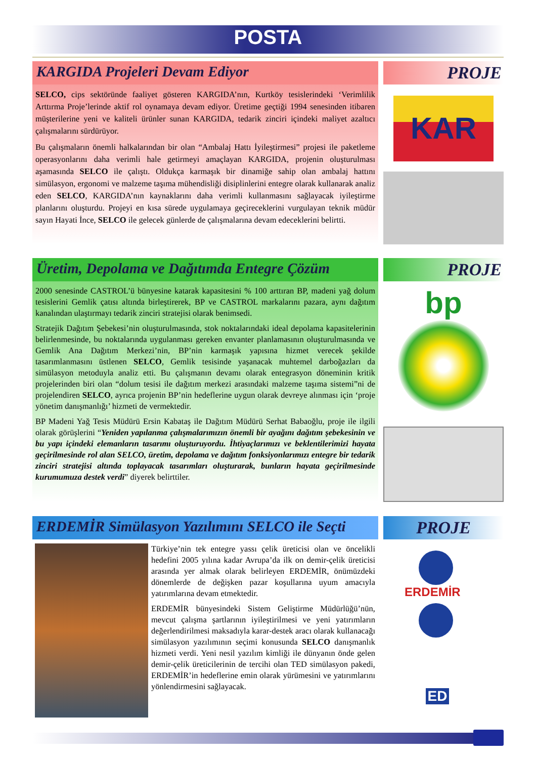POSTA
KARGIDA Projeleri Devam Ediyor
SELCO, cips sektöründe faaliyet gösteren KARGIDA’nın, Kurtköy tesislerindeki ‘Verimlilik Arttırma Proje’lerinde aktif rol oynamaya devam ediyor. Üretime geçtiği 1994 senesinden itibaren müşterilerine yeni ve kaliteli ürünler sunan KARGIDA, tedarik zinciri içindeki maliyet azaltıcı çalışmalarını sürdürüyor.
Bu çalışmaların önemli halkalarından bir olan “Ambalaj Hattı İyileştirmesi” projesi ile paketleme operasyonlarını daha verimli hale getirmeyi amaçlayan KARGIDA, projenin oluşturulması aşamasında SELCO ile çalıştı. Oldukça karmaşık bir dinamiğe sahip olan ambalaj hattını simülasyon, ergonomi ve malzeme taşıma mühendisliği disiplinlerini entegre olarak kullanarak analiz eden SELCO, KARGIDA’nın kaynaklarını daha verimli kullanmasını sağlayacak iyileştirme planlarını oluşturdu. Projeyi en kısa sürede uygulamaya geçireceklerini vurgulayan teknik müdür sayın Hayati İnce, SELCO ile gelecek günlerde de çalışmalarına devam edeceklerini belirtti.
PROJE
KAR
Üretim, Depolama ve Dağıtımda Entegre Çözüm
2000 senesinde CASTROL’ü bünyesine katarak kapasitesini % 100 arttıran BP, madeni yağ dolum tesislerini Gemlik çatısı altında birleştirerek, BP ve CASTROL markalarını pazara, aynı dağıtım kanalından ulaştırmayı tedarik zinciri stratejisi olarak benimsedi.
Stratejik Dağıtım Şebekesi’nin oluşturulmasında, stok noktalarındaki ideal depolama kapasitelerinin belirlenmesinde, bu noktalarında uygulanması gereken envanter planlamasının oluşturulmasında ve Gemlik Ana Dağıtım Merkezi’nin, BP’nin karmaşık yapısına hizmet verecek şekilde tasarımlanmasını üstlenen SELCO, Gemlik tesisinde yaşanacak muhtemel darboğazları da simülasyon metoduyla analiz etti. Bu çalışmanın devamı olarak entegrasyon döneminin kritik projelerinden biri olan “dolum tesisi ile dağıtım merkezi arasındaki malzeme taşıma sistemi”ni de projelendiren SELCO, ayrıca projenin BP’nin hedeflerine uygun olarak devreye alınması için ‘proje yönetim danışmanlığı’ hizmeti de vermektedir.
BP Madeni Yağ Tesis Müdürü Ersin Kabataş ile Dağıtım Müdürü Serhat Babaoğlu, proje ile ilgili olarak görüşlerini “Yeniden yapılanma çalışmalarımızın önemli bir ayağını dağıtım şebekesinin ve bu yapı içindeki elemanların tasarımı oluşturuyordu. İhtiyaçlarımızı ve beklentilerimizi hayata geçirilmesinde rol alan SELCO, üretim, depolama ve dağıtım fonksiyonlarımızı entegre bir tedarik zinciri stratejisi altında toplayacak tasarımları oluşturarak, bunların hayata geçirilmesinde kurumumuza destek verdi” diyerek belirttiler.
PROJE
bp
ERDEMİR Simülasyon Yazılımını SELCO ile Seçti
Türkiye’nin tek entegre yassı çelik üreticisi olan ve öncelikli hedefini 2005 yılına kadar Avrupa’da ilk on demir-çelik üreticisi arasında yer almak olarak belirleyen ERDEMİR, önümüzdeki dönemlerde de değişken pazar koşullarına uyum amacıyla yatırımlarına devam etmektedir.
ERDEMİR bünyesindeki Sistem Geliştirme Müdürlüğü’nün, mevcut çalışma şartlarının iyileştirilmesi ve yeni yatırımların değerlendirilmesi maksadıyla karar-destek aracı olarak kullanacağı simülasyon yazılımının seçimi konusunda SELCO danışmanlık hizmeti verdi. Yeni nesil yazılım kimliği ile dünyanın önde gelen demir-çelik üreticilerinin de tercihi olan TED simülasyon pakedi, ERDEMİR’in hedeflerine emin olarak yürümesini ve yatırımlarını yönlendirmesini sağlayacak.
PROJE
ERDEMİR
ED